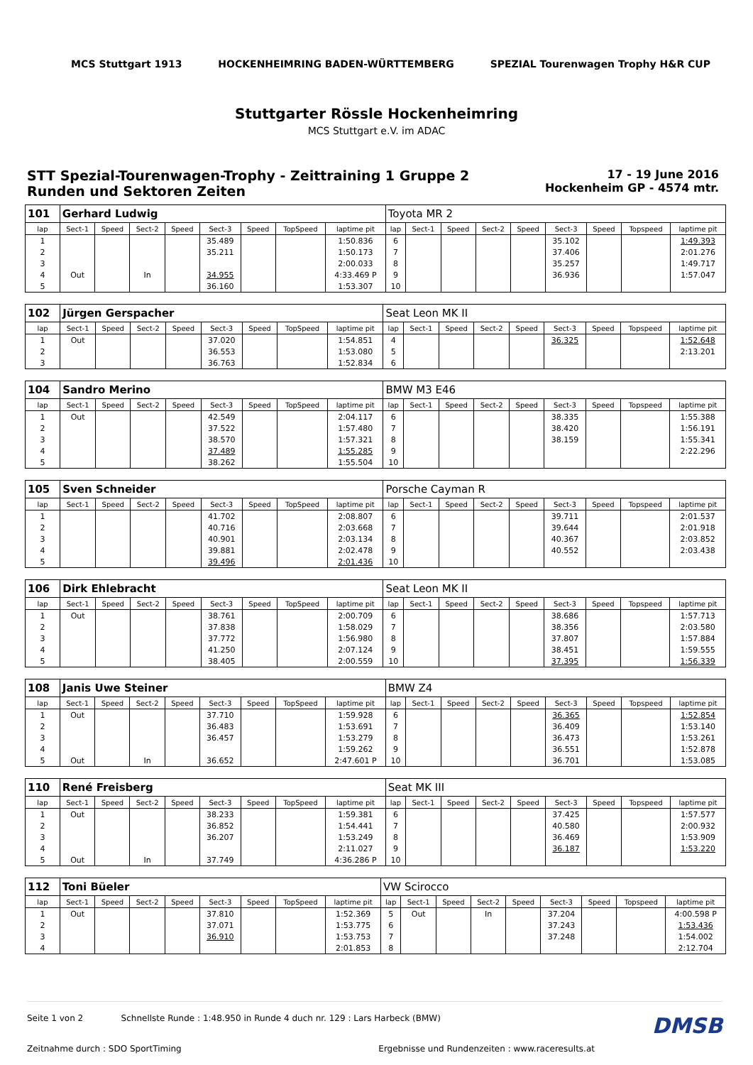MCS Stuttgart 1913
HOCKENHEIMRING BADEN-WÜRTTEMBERG
SPEZIAL Tourenwagen Trophy H&R CUP
Stuttgarter Rössle Hockenheimring
MCS Stuttgart e.V. im ADAC
STT Spezial-Tourenwagen-Trophy - Zeittraining 1 Gruppe 2
Runden und Sektoren Zeiten
17 - 19 June 2016
Hockenheim GP - 4574 mtr.
| 101 | Gerhard Ludwig | | | | | | | | Toyota MR 2 | | | | | | | | |
| lap | Sect-1 | Speed | Sect-2 | Speed | Sect-3 | Speed | TopSpeed | laptime pit | lap | Sect-1 | Speed | Sect-2 | Speed | Sect-3 | Speed | Topspeed | laptime pit |
| 1 | | | | | 35.489 | | | 1:50.836 | 6 | | | | | 35.102 | | | 1:49.393 |
| 2 | | | | | 35.211 | | | 1:50.173 | 7 | | | | | 37.406 | | | 2:01.276 |
| 3 | | | | | | | | 2:00.033 | 8 | | | | | 35.257 | | | 1:49.717 |
| 4 | Out | | In | | 34.955 | | | 4:33.469 P | 9 | | | | | 36.936 | | | 1:57.047 |
| 5 | | | | | 36.160 | | | 1:53.307 | 10 | | | | | | | | |
| 102 | Jürgen Gerspacher | | | | | | | | Seat Leon MK II | | | | | | | | |
| lap | Sect-1 | Speed | Sect-2 | Speed | Sect-3 | Speed | TopSpeed | laptime pit | lap | Sect-1 | Speed | Sect-2 | Speed | Sect-3 | Speed | Topspeed | laptime pit |
| 1 | Out | | | | 37.020 | | | 1:54.851 | 4 | | | | | 36.325 | | | 1:52.648 |
| 2 | | | | | 36.553 | | | 1:53.080 | 5 | | | | | | | | 2:13.201 |
| 3 | | | | | 36.763 | | | 1:52.834 | 6 | | | | | | | | |
| 104 | Sandro Merino | | | | | | | | BMW M3 E46 | | | | | | | | |
| lap | Sect-1 | Speed | Sect-2 | Speed | Sect-3 | Speed | TopSpeed | laptime pit | lap | Sect-1 | Speed | Sect-2 | Speed | Sect-3 | Speed | Topspeed | laptime pit |
| 1 | Out | | | | 42.549 | | | 2:04.117 | 6 | | | | | 38.335 | | | 1:55.388 |
| 2 | | | | | 37.522 | | | 1:57.480 | 7 | | | | | 38.420 | | | 1:56.191 |
| 3 | | | | | 38.570 | | | 1:57.321 | 8 | | | | | 38.159 | | | 1:55.341 |
| 4 | | | | | 37.489 | | | 1:55.285 | 9 | | | | | | | | 2:22.296 |
| 5 | | | | | 38.262 | | | 1:55.504 | 10 | | | | | | | | |
| 105 | Sven Schneider | | | | | | | | Porsche Cayman R | | | | | | | | |
| lap | Sect-1 | Speed | Sect-2 | Speed | Sect-3 | Speed | TopSpeed | laptime pit | lap | Sect-1 | Speed | Sect-2 | Speed | Sect-3 | Speed | Topspeed | laptime pit |
| 1 | | | | | 41.702 | | | 2:08.807 | 6 | | | | | 39.711 | | | 2:01.537 |
| 2 | | | | | 40.716 | | | 2:03.668 | 7 | | | | | 39.644 | | | 2:01.918 |
| 3 | | | | | 40.901 | | | 2:03.134 | 8 | | | | | 40.367 | | | 2:03.852 |
| 4 | | | | | 39.881 | | | 2:02.478 | 9 | | | | | 40.552 | | | 2:03.438 |
| 5 | | | | | 39.496 | | | 2:01.436 | 10 | | | | | | | | |
| 106 | Dirk Ehlebracht | | | | | | | | Seat Leon MK II | | | | | | | | |
| lap | Sect-1 | Speed | Sect-2 | Speed | Sect-3 | Speed | TopSpeed | laptime pit | lap | Sect-1 | Speed | Sect-2 | Speed | Sect-3 | Speed | Topspeed | laptime pit |
| 1 | Out | | | | 38.761 | | | 2:00.709 | 6 | | | | | 38.686 | | | 1:57.713 |
| 2 | | | | | 37.838 | | | 1:58.029 | 7 | | | | | 38.356 | | | 2:03.580 |
| 3 | | | | | 37.772 | | | 1:56.980 | 8 | | | | | 37.807 | | | 1:57.884 |
| 4 | | | | | 41.250 | | | 2:07.124 | 9 | | | | | 38.451 | | | 1:59.555 |
| 5 | | | | | 38.405 | | | 2:00.559 | 10 | | | | | 37.395 | | | 1:56.339 |
| 108 | Janis Uwe Steiner | | | | | | | | BMW Z4 | | | | | | | | |
| lap | Sect-1 | Speed | Sect-2 | Speed | Sect-3 | Speed | TopSpeed | laptime pit | lap | Sect-1 | Speed | Sect-2 | Speed | Sect-3 | Speed | Topspeed | laptime pit |
| 1 | Out | | | | 37.710 | | | 1:59.928 | 6 | | | | | 36.365 | | | 1:52.854 |
| 2 | | | | | 36.483 | | | 1:53.691 | 7 | | | | | 36.409 | | | 1:53.140 |
| 3 | | | | | 36.457 | | | 1:53.279 | 8 | | | | | 36.473 | | | 1:53.261 |
| 4 | | | | | | | | 1:59.262 | 9 | | | | | 36.551 | | | 1:52.878 |
| 5 | Out | | In | | 36.652 | | | 2:47.601 P | 10 | | | | | 36.701 | | | 1:53.085 |
| 110 | René Freisberg | | | | | | | | Seat MK III | | | | | | | | |
| lap | Sect-1 | Speed | Sect-2 | Speed | Sect-3 | Speed | TopSpeed | laptime pit | lap | Sect-1 | Speed | Sect-2 | Speed | Sect-3 | Speed | Topspeed | laptime pit |
| 1 | Out | | | | 38.233 | | | 1:59.381 | 6 | | | | | 37.425 | | | 1:57.577 |
| 2 | | | | | 36.852 | | | 1:54.441 | 7 | | | | | 40.580 | | | 2:00.932 |
| 3 | | | | | 36.207 | | | 1:53.249 | 8 | | | | | 36.469 | | | 1:53.909 |
| 4 | | | | | | | | 2:11.027 | 9 | | | | | 36.187 | | | 1:53.220 |
| 5 | Out | | In | | 37.749 | | | 4:36.286 P | 10 | | | | | | | | |
| 112 | Toni Büeler | | | | | | | | VW Scirocco | | | | | | | | |
| lap | Sect-1 | Speed | Sect-2 | Speed | Sect-3 | Speed | TopSpeed | laptime pit | lap | Sect-1 | Speed | Sect-2 | Speed | Sect-3 | Speed | Topspeed | laptime pit |
| 1 | Out | | | | 37.810 | | | 1:52.369 | 5 | Out | | In | | 37.204 | | | 4:00.598 P |
| 2 | | | | | 37.071 | | | 1:53.775 | 6 | | | | | 37.243 | | | 1:53.436 |
| 3 | | | | | 36.910 | | | 1:53.753 | 7 | | | | | 37.248 | | | 1:54.002 |
| 4 | | | | | | | | 2:01.853 | 8 | | | | | | | | 2:12.704 |
Seite 1 von 2 Schnellste Runde : 1:48.950 in Runde 4 duch nr. 129 : Lars Harbeck (BMW) DMSB
Zeitnahme durch : SDO SportTiming Ergebnisse und Rundenzeiten : www.raceresults.at